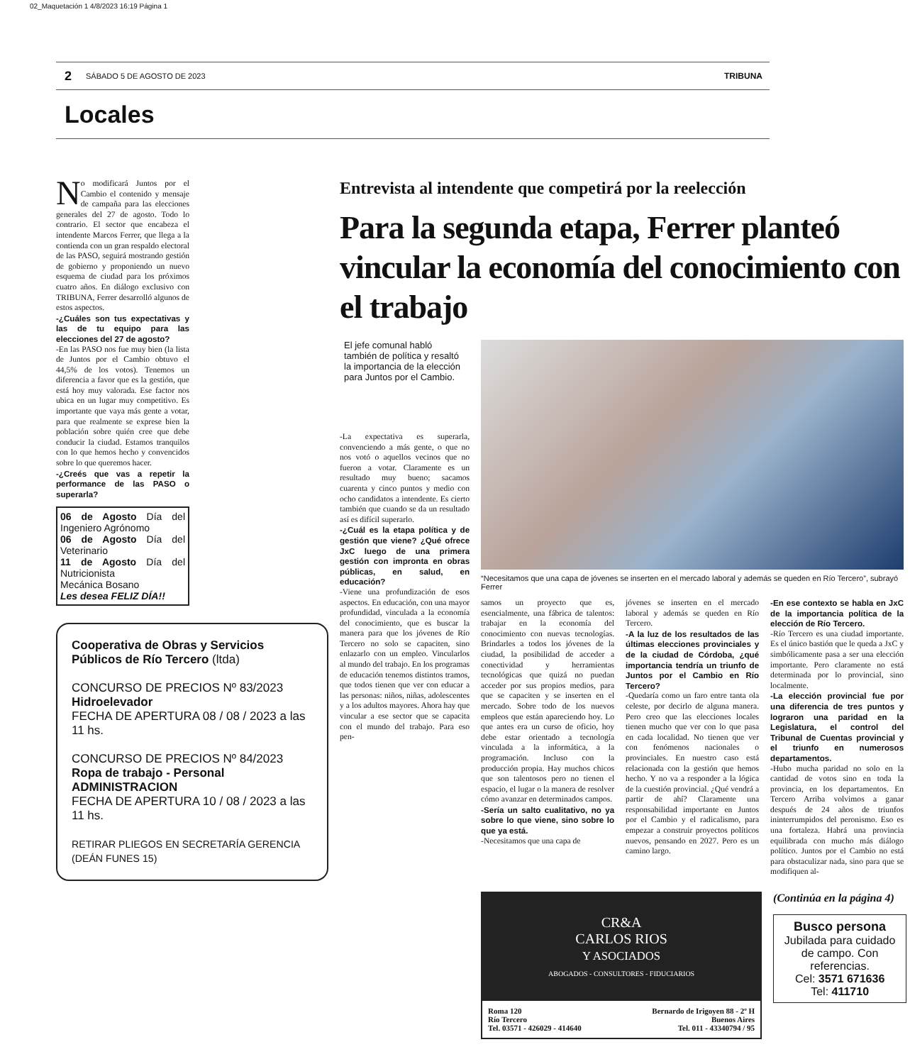02_Maquetación 1 4/8/2023 16:19 Página 1
2 SÁBADO 5 DE AGOSTO DE 2023 TRIBUNA
Locales
No modificará Juntos por el Cambio el contenido y mensaje de campaña para las elecciones generales del 27 de agosto. Todo lo contrario. El sector que encabeza el intendente Marcos Ferrer, que llega a la contienda con un gran respaldo electoral de las PASO, seguirá mostrando gestión de gobierno y proponiendo un nuevo esquema de ciudad para los próximos cuatro años. En diálogo exclusivo con TRIBUNA, Ferrer desarrolló algunos de estos aspectos.
-¿Cuáles son tus expectativas y las de tu equipo para las elecciones del 27 de agosto?
-En las PASO nos fue muy bien (la lista de Juntos por el Cambio obtuvo el 44,5% de los votos). Tenemos un diferencia a favor que es la gestión, que está hoy muy valorada. Ese factor nos ubica en un lugar muy competitivo. Es importante que vaya más gente a votar, para que realmente se exprese bien la población sobre quién cree que debe conducir la ciudad. Estamos tranquilos con lo que hemos hecho y convencidos sobre lo que queremos hacer.
-¿Creés que vas a repetir la performance de las PASO o superarla?
06 de Agosto Día del Ingeniero Agrónomo
06 de Agosto Día del Veterinario
11 de Agosto Día del Nutricionista
Mecánica Bosano
Les desea FELIZ DÍA!!
Cooperativa de Obras y Servicios Públicos de Río Tercero (ltda)
CONCURSO DE PRECIOS Nº 83/2023
Hidroelevador
FECHA DE APERTURA 08 / 08 / 2023 a las 11 hs.
CONCURSO DE PRECIOS Nº 84/2023
Ropa de trabajo - Personal ADMINISTRACION
FECHA DE APERTURA 10 / 08 / 2023 a las 11 hs.
RETIRAR PLIEGOS EN SECRETARÍA GERENCIA (DEÁN FUNES 15)
Entrevista al intendente que competirá por la reelección
Para la segunda etapa, Ferrer planteó vincular la economía del conocimiento con el trabajo
El jefe comunal habló también de política y resaltó la importancia de la elección para Juntos por el Cambio.
-La expectativa es superarla, convenciendo a más gente, o que no nos votó o aquellos vecinos que no fueron a votar. Claramente es un resultado muy bueno; sacamos cuarenta y cinco puntos y medio con ocho candidatos a intendente. Es cierto también que cuando se da un resultado así es difícil superarlo.
-¿Cuál es la etapa política y de gestión que viene? ¿Qué ofrece JxC luego de una primera gestión con impronta en obras públicas, en salud, en educación?
-Viene una profundización de esos aspectos. En educación, con una mayor profundidad, vinculada a la economía del conocimiento, que es buscar la manera para que los jóvenes de Río Tercero no solo se capaciten, sino enlazarlo con un empleo. Vincularlos al mundo del trabajo. En los programas de educación tenemos distintos tramos, que todos tienen que ver con educar a las personas: niños, niñas, adolescentes y a los adultos mayores. Ahora hay que vincular a ese sector que se capacita con el mundo del trabajo. Para eso pen-
“Necesitamos que una capa de jóvenes se inserten en el mercado laboral y además se queden en Río Tercero”, subrayó Ferrer
samos un proyecto que es, esencialmente, una fábrica de talentos: trabajar en la economía del conocimiento con nuevas tecnologías. Brindarles a todos los jóvenes de la ciudad, la posibilidad de acceder a conectividad y herramientas tecnológicas que quizá no puedan acceder por sus propios medios, para que se capaciten y se inserten en el mercado. Sobre todo de los nuevos empleos que están apareciendo hoy. Lo que antes era un curso de oficio, hoy debe estar orientado a tecnología vinculada a la informática, a la programación. Incluso con la producción propia. Hay muchos chicos que son talentosos pero no tienen el espacio, el lugar o la manera de resolver cómo avanzar en determinados campos.
-Sería un salto cualitativo, no ya sobre lo que viene, sino sobre lo que ya está.
-Necesitamos que una capa de
jóvenes se inserten en el mercado laboral y además se queden en Río Tercero.
-A la luz de los resultados de las últimas elecciones provinciales y de la ciudad de Córdoba, ¿qué importancia tendría un triunfo de Juntos por el Cambio en Río Tercero?
-Quedaría como un faro entre tanta ola celeste, por decirlo de alguna manera. Pero creo que las elecciones locales tienen mucho que ver con lo que pasa en cada localidad. No tienen que ver con fenómenos nacionales o provinciales. En nuestro caso está relacionada con la gestión que hemos hecho. Y no va a responder a la lógica de la cuestión provincial. ¿Qué vendrá a partir de ahí? Claramente una responsabilidad importante en Juntos por el Cambio y el radicalismo, para empezar a construir proyectos políticos nuevos, pensando en 2027. Pero es un camino largo.
-En ese contexto se habla en JxC de la importancia política de la elección de Río Tercero.
-Río Tercero es una ciudad importante. Es el único bastión que le queda a JxC y simbólicamente pasa a ser una elección importante. Pero claramente no está determinada por lo provincial, sino localmente.
-La elección provincial fue por una diferencia de tres puntos y lograron una paridad en la Legislatura, el control del Tribunal de Cuentas provincial y el triunfo en numerosos departamentos.
-Hubo mucha paridad no solo en la cantidad de votos sino en toda la provincia, en los departamentos. En Tercero Arriba volvimos a ganar después de 24 años de triunfos ininterrumpidos del peronismo. Eso es una fortaleza. Habrá una provincia equilibrada con mucho más diálogo político. Juntos por el Cambio no está para obstaculizar nada, sino para que se modifiquen al-
CR&A
CARLOS RIOS
Y ASOCIADOS
ABOGADOS - CONSULTORES - FIDUCIARIOS
Roma 120
Río Tercero
Tel. 03571 - 426029 - 414640
Bernardo de Irigoyen 88 - 2º H
Buenos Aires
Tel. 011 - 43340794 / 95
(Continúa en la página 4)
Busco persona
Jubilada para cuidado de campo. Con referencias.
Cel: 3571 671636
Tel: 411710